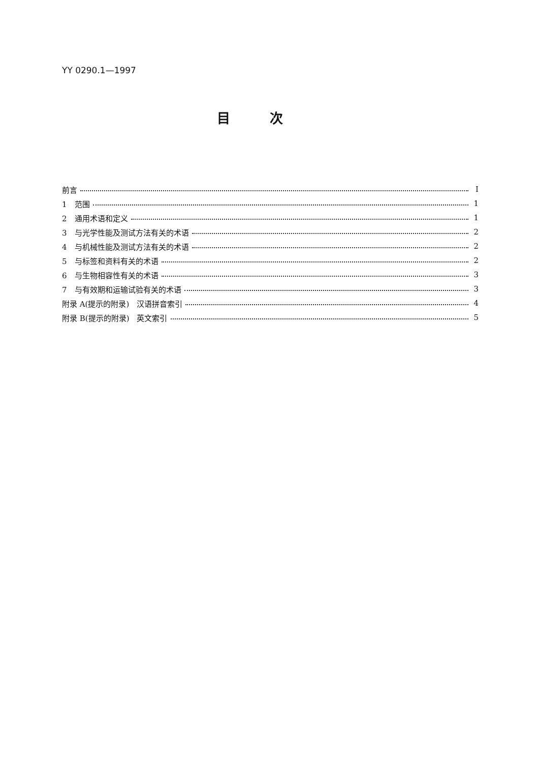YY 0290.1—1997
目次
前言 I
1　范围 1
2　通用术语和定义 1
3　与光学性能及测试方法有关的术语 2
4　与机械性能及测试方法有关的术语 2
5　与标签和资料有关的术语 2
6　与生物相容性有关的术语 3
7　与有效期和运输试验有关的术语 3
附录 A(提示的附录)　汉语拼音索引 4
附录 B(提示的附录)　英文索引 5